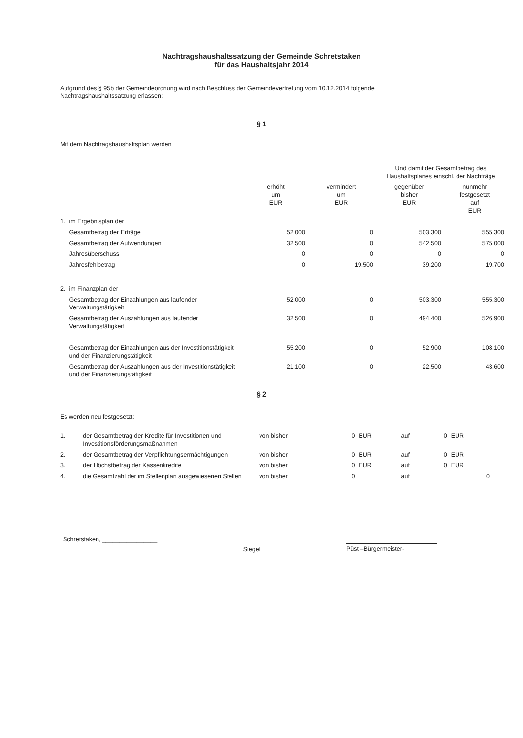Nachtragshaushaltssatzung der Gemeinde Schretstaken
für das Haushaltsjahr 2014
Aufgrund des § 95b der Gemeindeordnung wird nach Beschluss der Gemeindevertretung vom 10.12.2014 folgende Nachtragshaushaltssatzung erlassen:
§ 1
Mit dem Nachtragshaushaltsplan werden
| | | | | Und damit der Gesamtbetrag des Haushaltsplanes einschl. der Nachträge | |
| --- | --- | --- | --- | --- | --- |
| | | erhöht um EUR | vermindert um EUR | gegenüber bisher EUR | nunmehr festgesetzt auf EUR |
| 1. | im Ergebnisplan der | | | | |
| | Gesamtbetrag der Erträge | 52.000 | 0 | 503.300 | 555.300 |
| | Gesamtbetrag der Aufwendungen | 32.500 | 0 | 542.500 | 575.000 |
| | Jahresüberschuss | 0 | 0 | 0 | 0 |
| | Jahresfehlbetrag | 0 | 19.500 | 39.200 | 19.700 |
| 2. | im Finanzplan der | | | | |
| | Gesamtbetrag der Einzahlungen aus laufender Verwaltungstätigkeit | 52.000 | 0 | 503.300 | 555.300 |
| | Gesamtbetrag der Auszahlungen aus laufender Verwaltungstätigkeit | 32.500 | 0 | 494.400 | 526.900 |
| | Gesamtbetrag der Einzahlungen aus der Investitionstätigkeit und der Finanzierungstätigkeit | 55.200 | 0 | 52.900 | 108.100 |
| | Gesamtbetrag der Auszahlungen aus der Investitionstätigkeit und der Finanzierungstätigkeit | 21.100 | 0 | 22.500 | 43.600 |
§ 2
Es werden neu festgesetzt:
| 1. | der Gesamtbetrag der Kredite für Investitionen und Investitionsförderungsmaßnahmen | von bisher | 0 | EUR | auf | 0 | EUR |
| 2. | der Gesamtbetrag der Verpflichtungsermächtigungen | von bisher | 0 | EUR | auf | 0 | EUR |
| 3. | der Höchstbetrag der Kassenkredite | von bisher | 0 | EUR | auf | 0 | EUR |
| 4. | die Gesamtzahl der im Stellenplan ausgewiesenen Stellen | von bisher | 0 | | auf | | 0 |
Schretstaken, ________________
Siegel Püst –Bürgermeister-